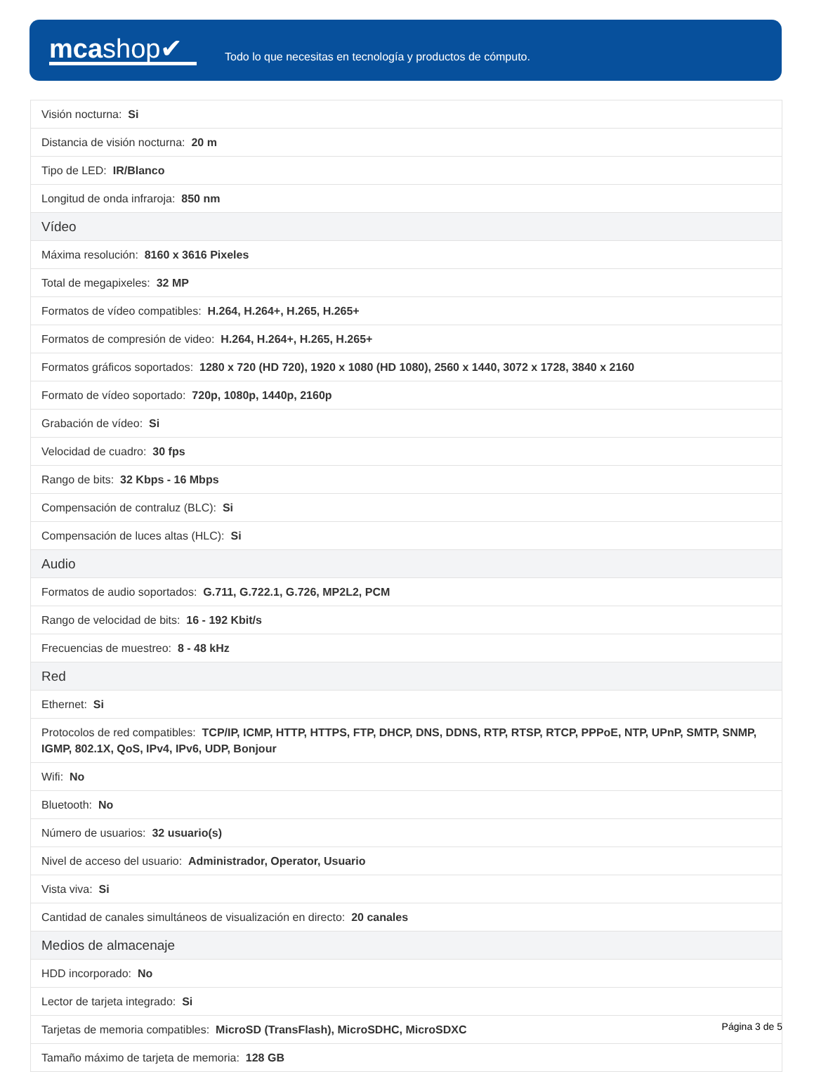mcashop✔
Todo lo que necesitas en tecnología y productos de cómputo.
| Visión nocturna: Si |
| Distancia de visión nocturna: 20 m |
| Tipo de LED: IR/Blanco |
| Longitud de onda infraroja: 850 nm |
| Vídeo |
| Máxima resolución: 8160 x 3616 Pixeles |
| Total de megapixeles: 32 MP |
| Formatos de vídeo compatibles: H.264, H.264+, H.265, H.265+ |
| Formatos de compresión de video: H.264, H.264+, H.265, H.265+ |
| Formatos gráficos soportados: 1280 x 720 (HD 720), 1920 x 1080 (HD 1080), 2560 x 1440, 3072 x 1728, 3840 x 2160 |
| Formato de vídeo soportado: 720p, 1080p, 1440p, 2160p |
| Grabación de vídeo: Si |
| Velocidad de cuadro: 30 fps |
| Rango de bits: 32 Kbps - 16 Mbps |
| Compensación de contraluz (BLC): Si |
| Compensación de luces altas (HLC): Si |
| Audio |
| Formatos de audio soportados: G.711, G.722.1, G.726, MP2L2, PCM |
| Rango de velocidad de bits: 16 - 192 Kbit/s |
| Frecuencias de muestreo: 8 - 48 kHz |
| Red |
| Ethernet: Si |
| Protocolos de red compatibles: TCP/IP, ICMP, HTTP, HTTPS, FTP, DHCP, DNS, DDNS, RTP, RTSP, RTCP, PPPoE, NTP, UPnP, SMTP, SNMP, IGMP, 802.1X, QoS, IPv4, IPv6, UDP, Bonjour |
| Wifi: No |
| Bluetooth: No |
| Número de usuarios: 32 usuario(s) |
| Nivel de acceso del usuario: Administrador, Operator, Usuario |
| Vista viva: Si |
| Cantidad de canales simultáneos de visualización en directo: 20 canales |
| Medios de almacenaje |
| HDD incorporado: No |
| Lector de tarjeta integrado: Si |
| Tarjetas de memoria compatibles: MicroSD (TransFlash), MicroSDHC, MicroSDXC |
| Tamaño máximo de tarjeta de memoria: 128 GB |
Página 3 de 5